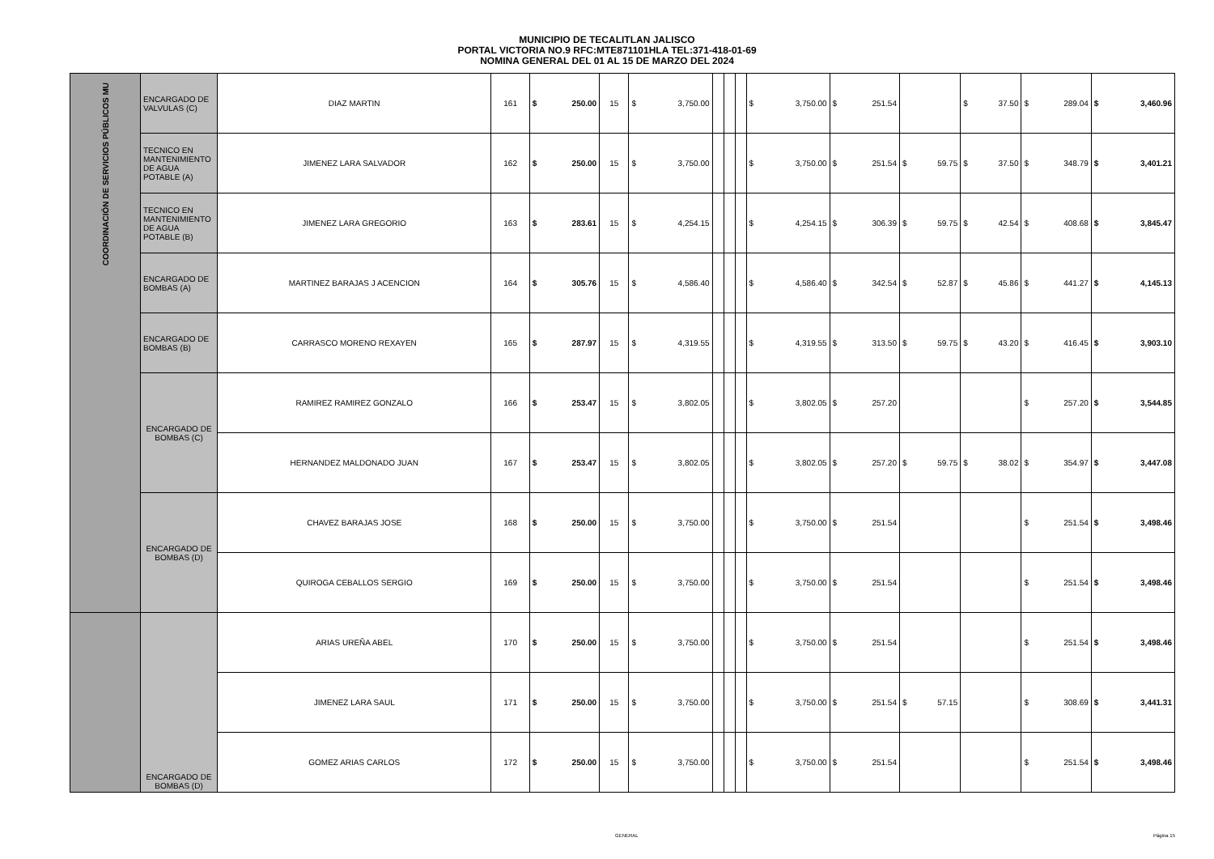MUNICIPIO DE TECALITLAN JALISCO
PORTAL VICTORIA NO.9 RFC:MTE871101HLA TEL:371-418-01-69
NOMINA GENERAL DEL 01 AL 15 DE MARZO DEL 2024
| COORDINACIÓN DE SERVICIOS PÚBLICOS MU | ENCARGADO DE VALVULAS (C) | DIAZ MARTIN | 161 | $ 250.00 | 15 | $ 3,750.00 | | | | $ 3,750.00 | $ 251.54 | | $ 37.50 | $ 289.04 | $ 3,460.96 |
| | TECNICO EN MANTENIMIENTO DE AGUA POTABLE (A) | JIMENEZ LARA SALVADOR | 162 | $ 250.00 | 15 | $ 3,750.00 | | | | $ 3,750.00 | $ 251.54 | $ 59.75 | $ 37.50 | $ 348.79 | $ 3,401.21 |
| | TECNICO EN MANTENIMIENTO DE AGUA POTABLE (B) | JIMENEZ LARA GREGORIO | 163 | $ 283.61 | 15 | $ 4,254.15 | | | | $ 4,254.15 | $ 306.39 | $ 59.75 | $ 42.54 | $ 408.68 | $ 3,845.47 |
| | ENCARGADO DE BOMBAS (A) | MARTINEZ BARAJAS J ACENCION | 164 | $ 305.76 | 15 | $ 4,586.40 | | | | $ 4,586.40 | $ 342.54 | $ 52.87 | $ 45.86 | $ 441.27 | $ 4,145.13 |
| | ENCARGADO DE BOMBAS (B) | CARRASCO MORENO REXAYEN | 165 | $ 287.97 | 15 | $ 4,319.55 | | | | $ 4,319.55 | $ 313.50 | $ 59.75 | $ 43.20 | $ 416.45 | $ 3,903.10 |
| | ENCARGADO DE BOMBAS (C) | RAMIREZ RAMIREZ GONZALO | 166 | $ 253.47 | 15 | $ 3,802.05 | | | | $ 3,802.05 | $ 257.20 | | | $ 257.20 | $ 3,544.85 |
| | | HERNANDEZ MALDONADO JUAN | 167 | $ 253.47 | 15 | $ 3,802.05 | | | | $ 3,802.05 | $ 257.20 | $ 59.75 | $ 38.02 | $ 354.97 | $ 3,447.08 |
| | ENCARGADO DE BOMBAS (D) | CHAVEZ BARAJAS JOSE | 168 | $ 250.00 | 15 | $ 3,750.00 | | | | $ 3,750.00 | $ 251.54 | | | $ 251.54 | $ 3,498.46 |
| | | QUIROGA CEBALLOS SERGIO | 169 | $ 250.00 | 15 | $ 3,750.00 | | | | $ 3,750.00 | $ 251.54 | | | $ 251.54 | $ 3,498.46 |
| | ENCARGADO DE BOMBAS (D) | ARIAS UREÑA ABEL | 170 | $ 250.00 | 15 | $ 3,750.00 | | | | $ 3,750.00 | $ 251.54 | | | $ 251.54 | $ 3,498.46 |
| | | JIMENEZ LARA SAUL | 171 | $ 250.00 | 15 | $ 3,750.00 | | | | $ 3,750.00 | $ 251.54 | $ 57.15 | | $ 308.69 | $ 3,441.31 |
| | | GOMEZ ARIAS CARLOS | 172 | $ 250.00 | 15 | $ 3,750.00 | | | | $ 3,750.00 | $ 251.54 | | | $ 251.54 | $ 3,498.46 |
GENERAL Página 15